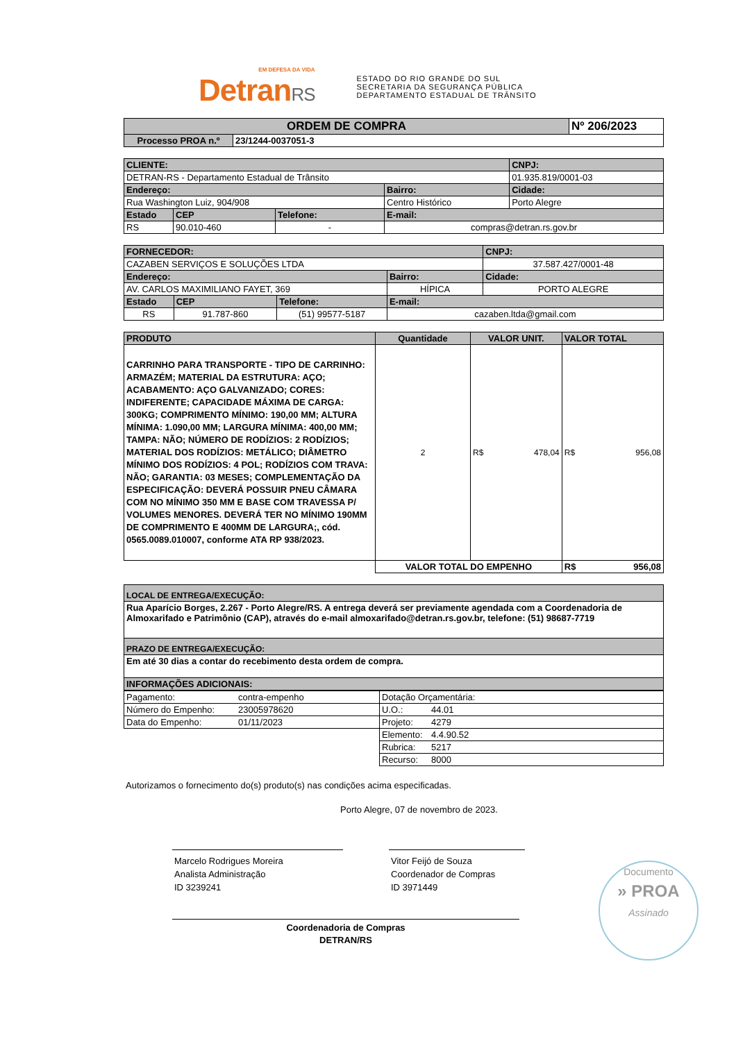EM DEFESA DA VIDA
DetranRS
ESTADO DO RIO GRANDE DO SUL
SECRETARIA DA SEGURANÇA PÚBLICA
DEPARTAMENTO ESTADUAL DE TRÂNSITO
| ORDEM DE COMPRA | | Nº 206/2023 |
| Processo PROA n.º | 23/1244-0037051-3 | |
| CLIENTE: | | | | CNPJ: |
| DETRAN-RS - Departamento Estadual de Trânsito | | | | 01.935.819/0001-03 |
| Endereço: | | | Bairro: | Cidade: |
| Rua Washington Luiz, 904/908 | | | Centro Histórico | Porto Alegre |
| Estado | CEP | Telefone: | E-mail: | |
| RS | 90.010-460 | - | compras@detran.rs.gov.br | |
| FORNECEDOR: | | | | CNPJ: |
| CAZABEN SERVIÇOS E SOLUÇÕES LTDA | | | | 37.587.427/0001-48 |
| Endereço: | | | Bairro: | Cidade: |
| AV. CARLOS MAXIMILIANO FAYET, 369 | | | HÍPICA | PORTO ALEGRE |
| Estado | CEP | Telefone: | E-mail: | |
| RS | 91.787-860 | (51) 99577-5187 | cazaben.ltda@gmail.com | |
| PRODUTO | Quantidade | VALOR UNIT. | | VALOR TOTAL | |
| CARRINHO PARA TRANSPORTE - TIPO DE CARRINHO: ARMAZÉM; MATERIAL DA ESTRUTURA: AÇO; ACABAMENTO: AÇO GALVANIZADO; CORES: INDIFERENTE; CAPACIDADE MÁXIMA DE CARGA: 300KG; COMPRIMENTO MÍNIMO: 190,00 MM; ALTURA MÍNIMA: 1.090,00 MM; LARGURA MÍNIMA: 400,00 MM; TAMPA: NÃO; NÚMERO DE RODÍZIOS: 2 RODÍZIOS; MATERIAL DOS RODÍZIOS: METÁLICO; DIÂMETRO MÍNIMO DOS RODÍZIOS: 4 POL; RODÍZIOS COM TRAVA: NÃO; GARANTIA: 03 MESES; COMPLEMENTAÇÃO DA ESPECIFICAÇÃO: DEVERÁ POSSUIR PNEU CÂMARA COM NO MÍNIMO 350 MM E BASE COM TRAVESSA P/ VOLUMES MENORES. DEVERÁ TER NO MÍNIMO 190MM DE COMPRIMENTO E 400MM DE LARGURA;, cód. 0565.0089.010007, conforme ATA RP 938/2023. | 2 | R$ | 478,04 | R$ | 956,08 |
| | VALOR TOTAL DO EMPENHO | | | R$ | 956,08 |
| LOCAL DE ENTREGA/EXECUÇÃO: |
| Rua Aparício Borges, 2.267 - Porto Alegre/RS. A entrega deverá ser previamente agendada com a Coordenadoria de Almoxarifado e Patrimônio (CAP), através do e-mail almoxarifado@detran.rs.gov.br, telefone: (51) 98687-7719 |
| PRAZO DE ENTREGA/EXECUÇÃO: |
| Em até 30 dias a contar do recebimento desta ordem de compra. |
| INFORMAÇÕES ADICIONAIS: |
| Pagamento: | contra-empenho | Dotação Orçamentária: | |
| Número do Empenho: | 23005978620 | U.O.: | 44.01 |
| Data do Empenho: | 01/11/2023 | Projeto: | 4279 |
| | | Elemento: | 4.4.90.52 |
| | | Rubrica: | 5217 |
| | | Recurso: | 8000 |
Autorizamos o fornecimento do(s) produto(s) nas condições acima especificadas.
Porto Alegre, 07 de novembro de 2023.
Marcelo Rodrigues Moreira
Analista Administração
ID 3239241
Vitor Feijó de Souza
Coordenador de Compras
ID 3971449
Coordenadoria de Compras
DETRAN/RS
Documento
» PROA
Assinado